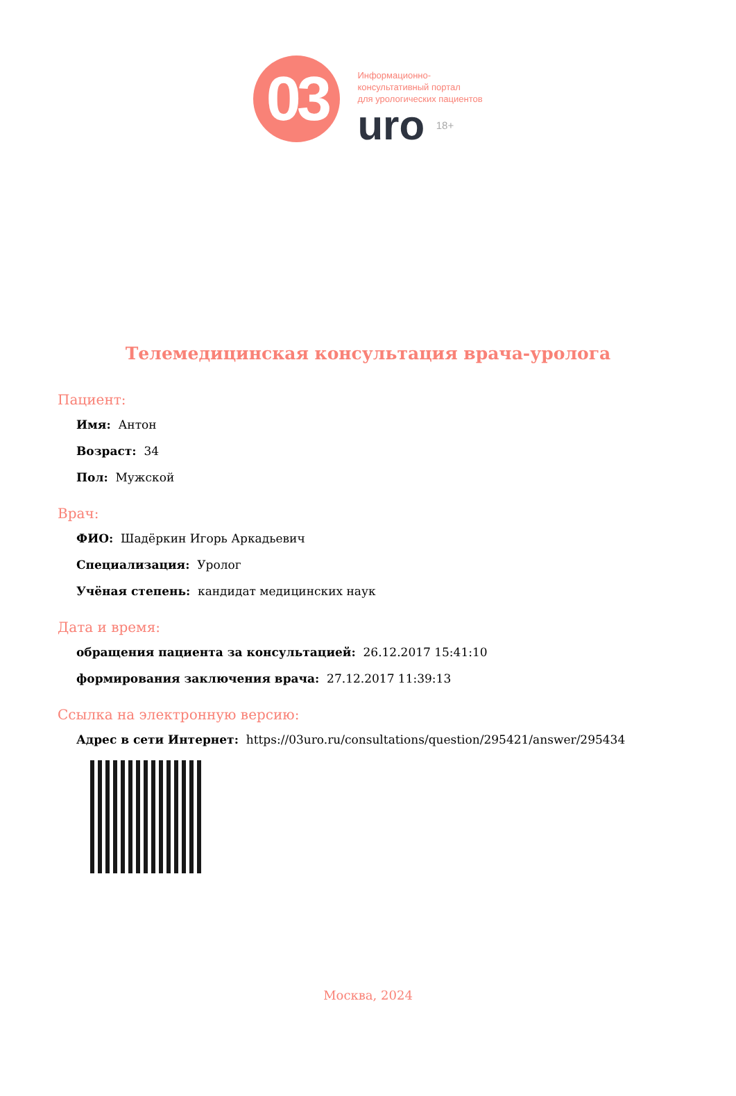03
Информационно-
консультативный портал
для урологических пациентов
uro 18+
Телемедицинская консультация врача-уролога
Пациент:
Имя: Антон
Возраст: 34
Пол: Мужской
Врач:
ФИО: Шадёркин Игорь Аркадьевич
Специализация: Уролог
Учёная степень: кандидат медицинских наук
Дата и время:
обращения пациента за консультацией: 26.12.2017 15:41:10
формирования заключения врача: 27.12.2017 11:39:13
Ссылка на электронную версию:
Адрес в сети Интернет: https://03uro.ru/consultations/question/295421/answer/295434
Москва, 2024